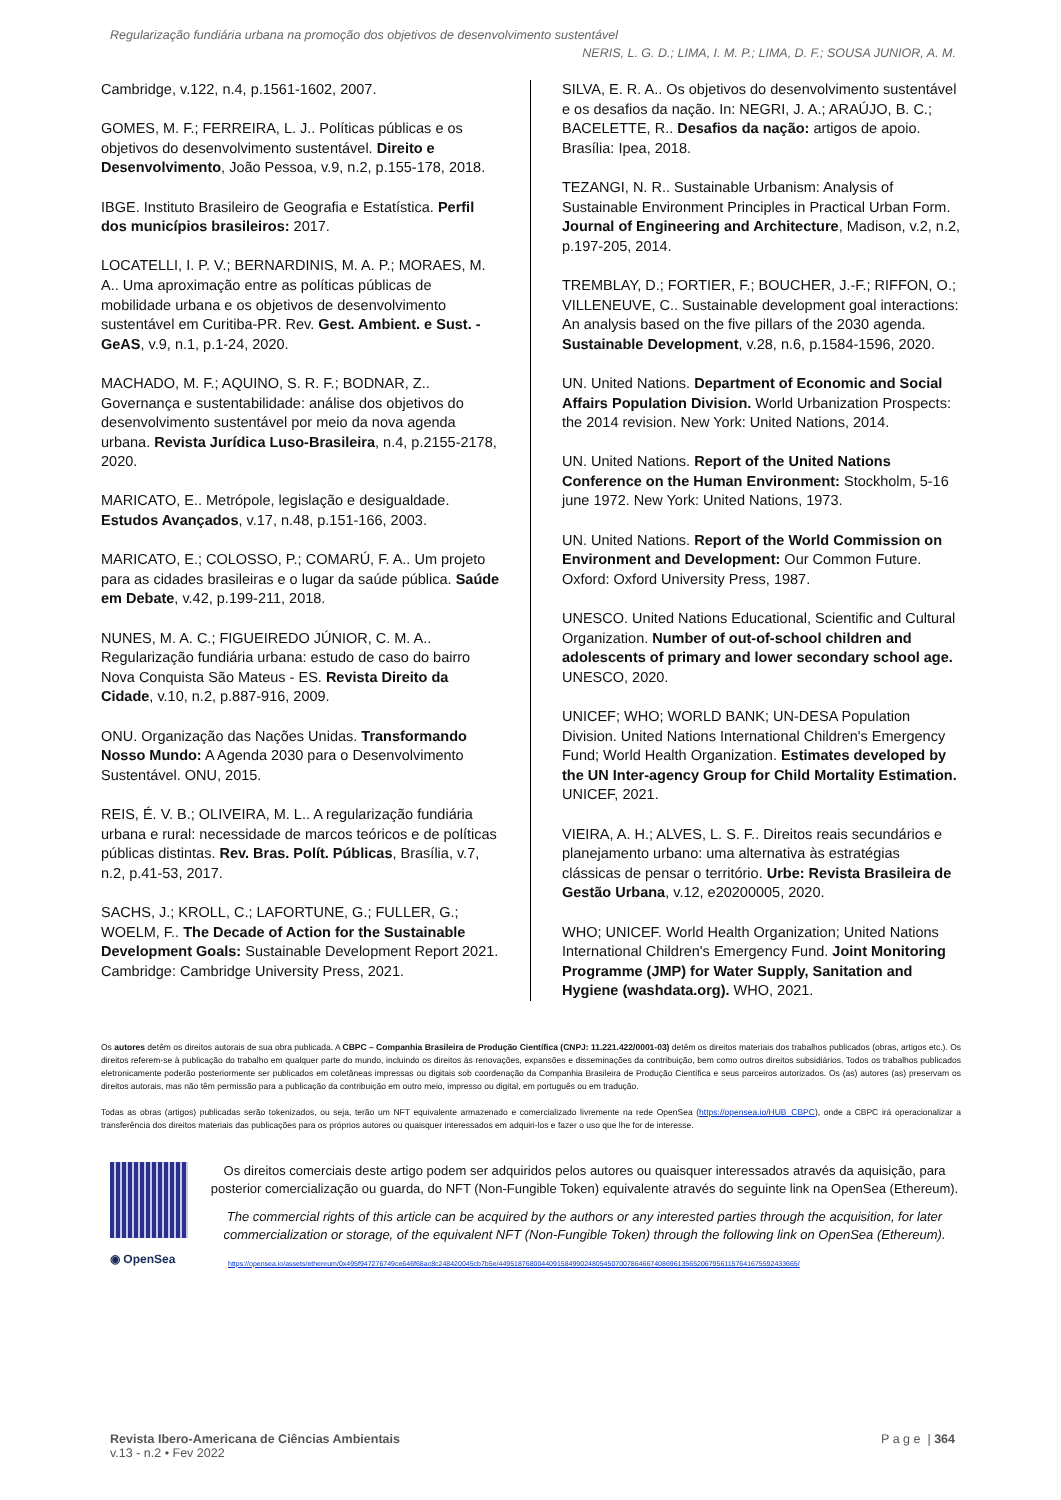Regularização fundiária urbana na promoção dos objetivos de desenvolvimento sustentável
NERIS, L. G. D.; LIMA, I. M. P.; LIMA, D. F.; SOUSA JUNIOR, A. M.
Cambridge, v.122, n.4, p.1561-1602, 2007.
GOMES, M. F.; FERREIRA, L. J.. Políticas públicas e os objetivos do desenvolvimento sustentável. Direito e Desenvolvimento, João Pessoa, v.9, n.2, p.155-178, 2018.
IBGE. Instituto Brasileiro de Geografia e Estatística. Perfil dos municípios brasileiros: 2017.
LOCATELLI, I. P. V.; BERNARDINIS, M. A. P.; MORAES, M. A.. Uma aproximação entre as políticas públicas de mobilidade urbana e os objetivos de desenvolvimento sustentável em Curitiba-PR. Rev. Gest. Ambient. e Sust. - GeAS, v.9, n.1, p.1-24, 2020.
MACHADO, M. F.; AQUINO, S. R. F.; BODNAR, Z.. Governança e sustentabilidade: análise dos objetivos do desenvolvimento sustentável por meio da nova agenda urbana. Revista Jurídica Luso-Brasileira, n.4, p.2155-2178, 2020.
MARICATO, E.. Metrópole, legislação e desigualdade. Estudos Avançados, v.17, n.48, p.151-166, 2003.
MARICATO, E.; COLOSSO, P.; COMARÚ, F. A.. Um projeto para as cidades brasileiras e o lugar da saúde pública. Saúde em Debate, v.42, p.199-211, 2018.
NUNES, M. A. C.; FIGUEIREDO JÚNIOR, C. M. A.. Regularização fundiária urbana: estudo de caso do bairro Nova Conquista São Mateus - ES. Revista Direito da Cidade, v.10, n.2, p.887-916, 2009.
ONU. Organização das Nações Unidas. Transformando Nosso Mundo: A Agenda 2030 para o Desenvolvimento Sustentável. ONU, 2015.
REIS, É. V. B.; OLIVEIRA, M. L.. A regularização fundiária urbana e rural: necessidade de marcos teóricos e de políticas públicas distintas. Rev. Bras. Polít. Públicas, Brasília, v.7, n.2, p.41-53, 2017.
SACHS, J.; KROLL, C.; LAFORTUNE, G.; FULLER, G.; WOELM, F.. The Decade of Action for the Sustainable Development Goals: Sustainable Development Report 2021. Cambridge: Cambridge University Press, 2021.
SILVA, E. R. A.. Os objetivos do desenvolvimento sustentável e os desafios da nação. In: NEGRI, J. A.; ARAÚJO, B. C.; BACELETTE, R.. Desafios da nação: artigos de apoio. Brasília: Ipea, 2018.
TEZANGI, N. R.. Sustainable Urbanism: Analysis of Sustainable Environment Principles in Practical Urban Form. Journal of Engineering and Architecture, Madison, v.2, n.2, p.197-205, 2014.
TREMBLAY, D.; FORTIER, F.; BOUCHER, J.-F.; RIFFON, O.; VILLENEUVE, C.. Sustainable development goal interactions: An analysis based on the five pillars of the 2030 agenda. Sustainable Development, v.28, n.6, p.1584-1596, 2020.
UN. United Nations. Department of Economic and Social Affairs Population Division. World Urbanization Prospects: the 2014 revision. New York: United Nations, 2014.
UN. United Nations. Report of the United Nations Conference on the Human Environment: Stockholm, 5-16 june 1972. New York: United Nations, 1973.
UN. United Nations. Report of the World Commission on Environment and Development: Our Common Future. Oxford: Oxford University Press, 1987.
UNESCO. United Nations Educational, Scientific and Cultural Organization. Number of out-of-school children and adolescents of primary and lower secondary school age. UNESCO, 2020.
UNICEF; WHO; WORLD BANK; UN-DESA Population Division. United Nations International Children's Emergency Fund; World Health Organization. Estimates developed by the UN Inter-agency Group for Child Mortality Estimation. UNICEF, 2021.
VIEIRA, A. H.; ALVES, L. S. F.. Direitos reais secundários e planejamento urbano: uma alternativa às estratégias clássicas de pensar o território. Urbe: Revista Brasileira de Gestão Urbana, v.12, e20200005, 2020.
WHO; UNICEF. World Health Organization; United Nations International Children's Emergency Fund. Joint Monitoring Programme (JMP) for Water Supply, Sanitation and Hygiene (washdata.org). WHO, 2021.
Os autores detêm os direitos autorais de sua obra publicada. A CBPC – Companhia Brasileira de Produção Científica (CNPJ: 11.221.422/0001-03) detêm os direitos materiais dos trabalhos publicados (obras, artigos etc.). Os direitos referem-se à publicação do trabalho em qualquer parte do mundo, incluindo os direitos às renovações, expansões e disseminações da contribuição, bem como outros direitos subsidiários. Todos os trabalhos publicados eletronicamente poderão posteriormente ser publicados em coletâneas impressas ou digitais sob coordenação da Companhia Brasileira de Produção Científica e seus parceiros autorizados. Os (as) autores (as) preservam os direitos autorais, mas não têm permissão para a publicação da contribuição em outro meio, impresso ou digital, em português ou em tradução.
Todas as obras (artigos) publicadas serão tokenizados, ou seja, terão um NFT equivalente armazenado e comercializado livremente na rede OpenSea (https://opensea.io/HUB_CBPC), onde a CBPC irá operacionalizar a transferência dos direitos materiais das publicações para os próprios autores ou quaisquer interessados em adquiri-los e fazer o uso que lhe for de interesse.
◉ OpenSea
Os direitos comerciais deste artigo podem ser adquiridos pelos autores ou quaisquer interessados através da aquisição, para posterior comercialização ou guarda, do NFT (Non-Fungible Token) equivalente através do seguinte link na OpenSea (Ethereum).
The commercial rights of this article can be acquired by the authors or any interested parties through the acquisition, for later commercialization or storage, of the equivalent NFT (Non-Fungible Token) through the following link on OpenSea (Ethereum).
https://opensea.io/assets/ethereum/0x495f947276749ce646f68ac8c248420045cb7b5e/44951876800440915849902480545070078646674086961356520679561157641675592433665/
Revista Ibero-Americana de Ciências Ambientais
v.13 - n.2 • Fev 2022
P a g e | 364